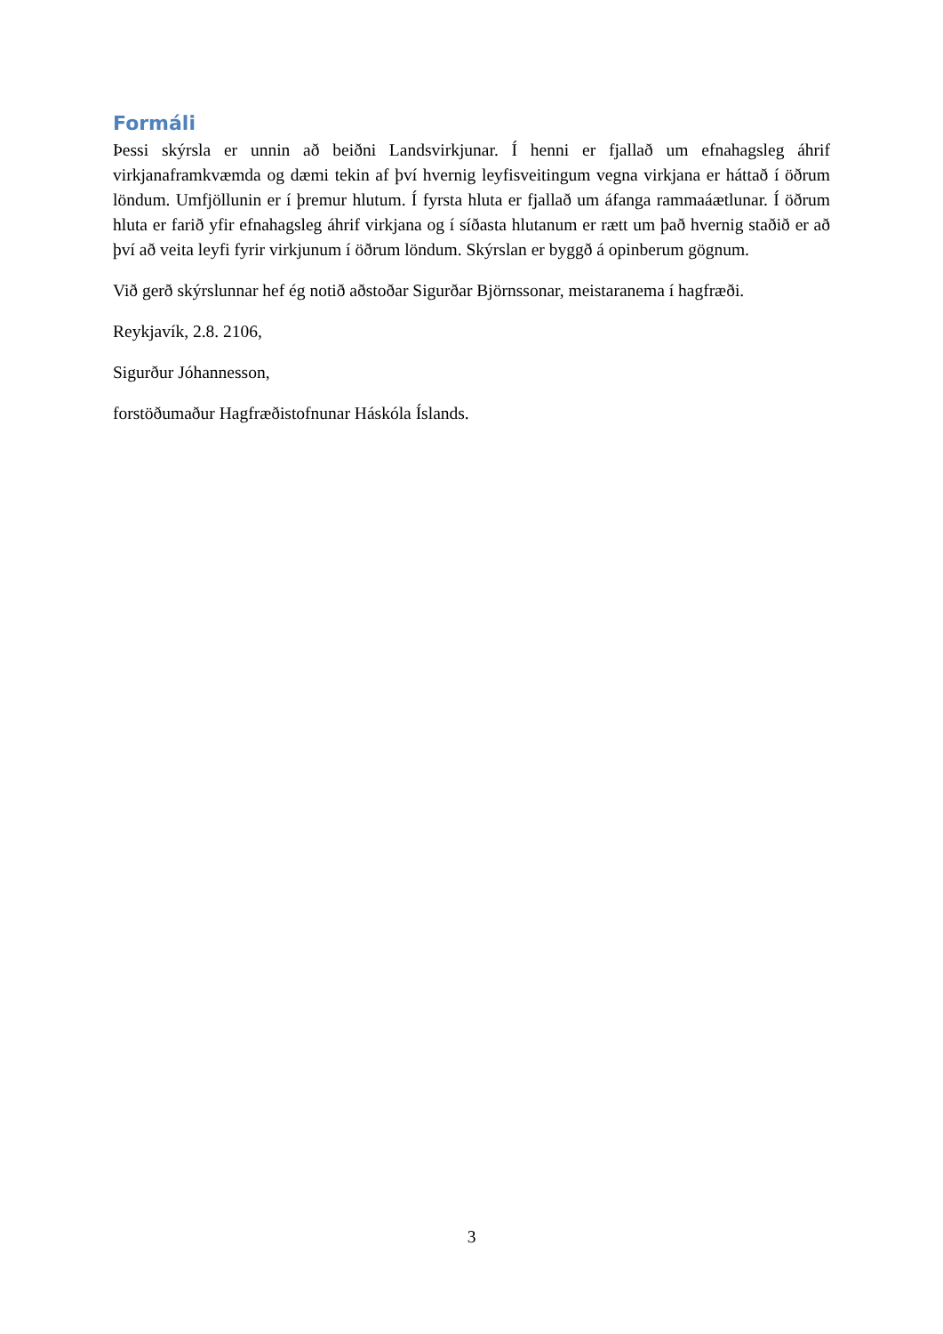Formáli
Þessi skýrsla er unnin að beiðni Landsvirkjunar. Í henni er fjallað um efnahagsleg áhrif virkjanaframkvæmda og dæmi tekin af því hvernig leyfisveitingum vegna virkjana er háttað í öðrum löndum. Umfjöllunin er í þremur hlutum. Í fyrsta hluta er fjallað um áfanga rammaáætlunar. Í öðrum hluta er farið yfir efnahagsleg áhrif virkjana og í síðasta hlutanum er rætt um það hvernig staðið er að því að veita leyfi fyrir virkjunum í öðrum löndum. Skýrslan er byggð á opinberum gögnum.
Við gerð skýrslunnar hef ég notið aðstoðar Sigurðar Björnssonar, meistaranema í hagfræði.
Reykjavík, 2.8. 2106,
Sigurður Jóhannesson,
forstöðumaður Hagfræðistofnunar Háskóla Íslands.
3